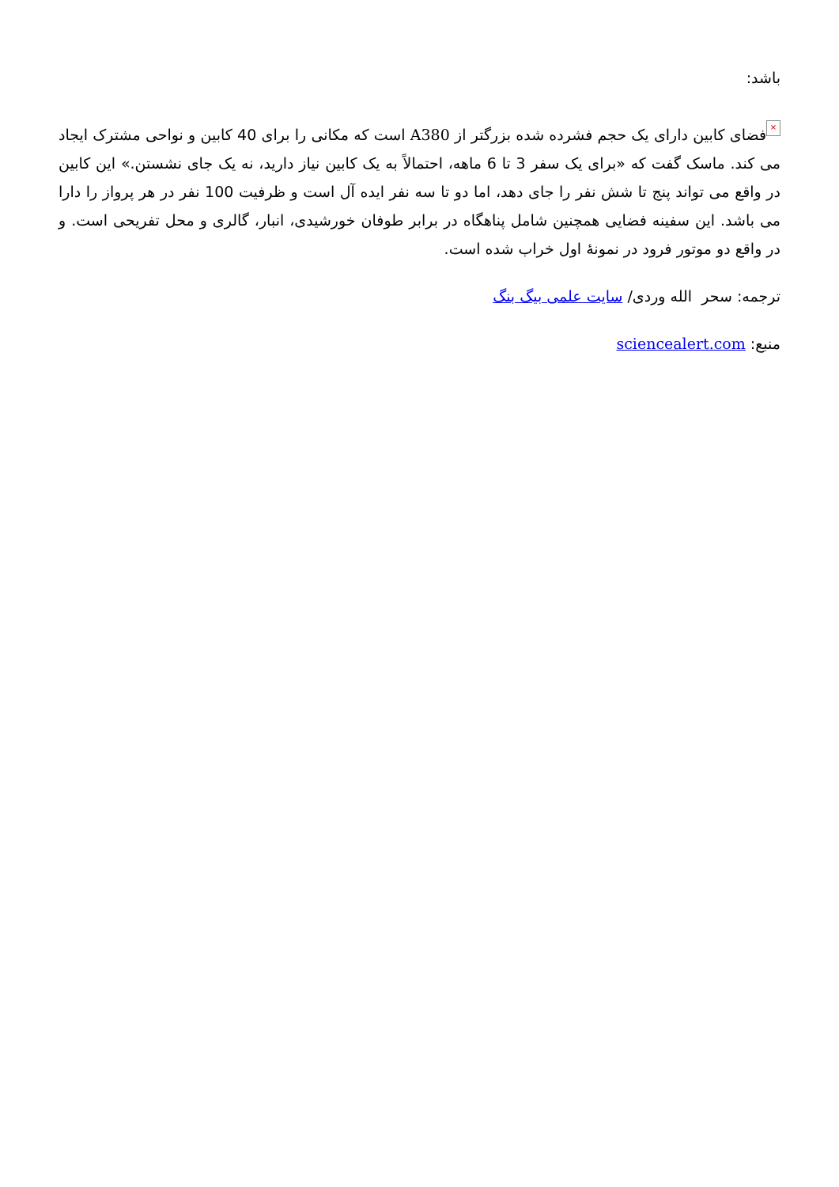باشد:
× فضای کابین دارای یک حجم فشرده شده بزرگتر از A380 است که مکانی را برای 40 کابین و نواحی مشترک ایجاد می کند. ماسک گفت که «برای یک سفر 3 تا 6 ماهه، احتمالاً به یک کابین نیاز دارید، نه یک جای نشستن.» این کابین در واقع می تواند پنج تا شش نفر را جای دهد، اما دو تا سه نفر ایده آل است و ظرفیت 100 نفر در هر پرواز را دارا می باشد. این سفینه فضایی همچنین شامل پناهگاه در برابر طوفان خورشیدی، انبار، گالری و محل تفریحی است. و در واقع دو موتور فرود در نمونهٔ اول خراب شده است.
ترجمه: سحر الله وردی/ سایت علمی بیگ بنگ
منبع: sciencealert.com